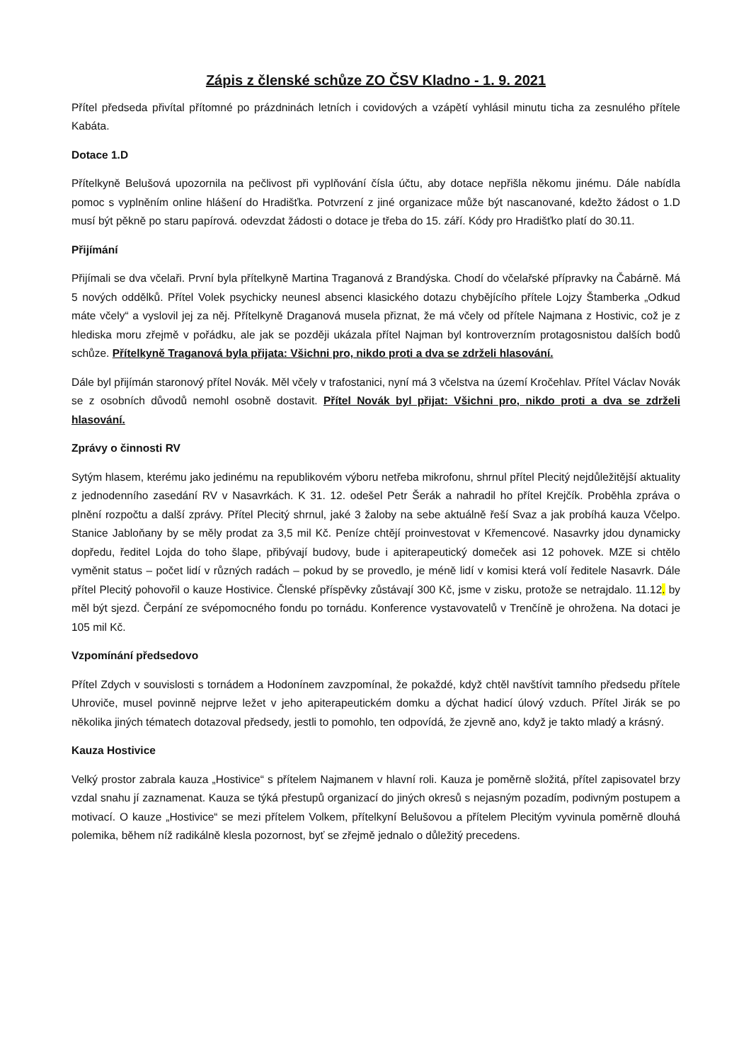Zápis z členské schůze ZO ČSV Kladno - 1. 9. 2021
Přítel předseda přivítal přítomné po prázdninách letních i covidových a vzápětí vyhlásil minutu ticha za zesnulého přítele Kabáta.
Dotace 1.D
Přítelkyně Belušová upozornila na pečlivost při vyplňování čísla účtu, aby dotace nepřišla někomu jinému. Dále nabídla pomoc s vyplněním online hlášení do Hradišťka. Potvrzení z jiné organizace může být nascanované, kdežto žádost o 1.D musí být pěkně po staru papírová. odevzdat žádosti o dotace je třeba do 15. září. Kódy pro Hradišťko platí do 30.11.
Přijímání
Přijímali se dva včelaři. První byla přítelkyně Martina Traganová z Brandýska. Chodí do včelařské přípravky na Čabárně. Má 5 nových oddělků. Přítel Volek psychicky neunesl absenci klasického dotazu chybějícího přítele Lojzy Štamberka „Odkud máte včely“ a vyslovil jej za něj. Přítelkyně Draganová musela přiznat, že má včely od přítele Najmana z Hostivic, což je z hlediska moru zřejmě v pořádku, ale jak se později ukázala přítel Najman byl kontroverzním protagosnistou dalších bodů schůze. Přítelkyně Traganová byla přijata: Všichni pro, nikdo proti a dva se zdrželi hlasování.
Dále byl přijímán staronový přítel Novák. Měl včely v trafostanici, nyní má 3 včelstva na území Kročehlav. Přítel Václav Novák se z osobních důvodů nemohl osobně dostavit. Přítel Novák byl přijat: Všichni pro, nikdo proti a dva se zdrželi hlasování.
Zprávy o činnosti RV
Sytým hlasem, kterému jako jedinému na republikovém výboru netřeba mikrofonu, shrnul přítel Plecitý nejdůležitější aktuality z jednodenního zasedání RV v Nasavrkách. K 31. 12. odešel Petr Šerák a nahradil ho přítel Krejčík. Proběhla zpráva o plnění rozpočtu a další zprávy. Přítel Plecitý shrnul, jaké 3 žaloby na sebe aktuálně řeší Svaz a jak probíhá kauza Včelpo. Stanice Jabloňany by se měly prodat za 3,5 mil Kč. Peníze chtějí proinvestovat v Křemencové. Nasavrky jdou dynamicky dopředu, ředitel Lojda do toho šlape, přibývají budovy, bude i apiterapeutický domeček asi 12 pohovek. MZE si chtělo vyměnit status – počet lidí v různých radách – pokud by se provedlo, je méně lidí v komisi která volí ředitele Nasavrk. Dále přítel Plecitý pohovořil o kauze Hostivice. Členské příspěvky zůstávají 300 Kč, jsme v zisku, protože se netrajdalo. 11.12. by měl být sjezd. Čerpání ze svépomocného fondu po tornádu. Konference vystavovatelů v Trenčíně je ohrožena. Na dotaci je 105 mil Kč.
Vzpomínání předsedovo
Přítel Zdych v souvislosti s tornádem a Hodonínem zavzpomínal, že pokaždé, když chtěl navštívit tamního předsedu přítele Uhroviče, musel povinně nejprve ležet v jeho apiterapeutickém domku a dýchat hadicí úlový vzduch. Přítel Jirák se po několika jiných tématech dotazoval předsedy, jestli to pomohlo, ten odpovídá, že zjevně ano, když je takto mladý a krásný.
Kauza Hostivice
Velký prostor zabrala kauza „Hostivice“ s přítelem Najmanem v hlavní roli. Kauza je poměrně složitá, přítel zapisovatel brzy vzdal snahu jí zaznamenat. Kauza se týká přestupů organizací do jiných okresů s nejasným pozadím, podivným postupem a motivací. O kauze „Hostivice“ se mezi přítelem Volkem, přítelkyní Belušovou a přítelem Plecitým vyvinula poměrně dlouhá polemika, během níž radikálně klesla pozornost, byť se zřejmě jednalo o důležitý precedens.